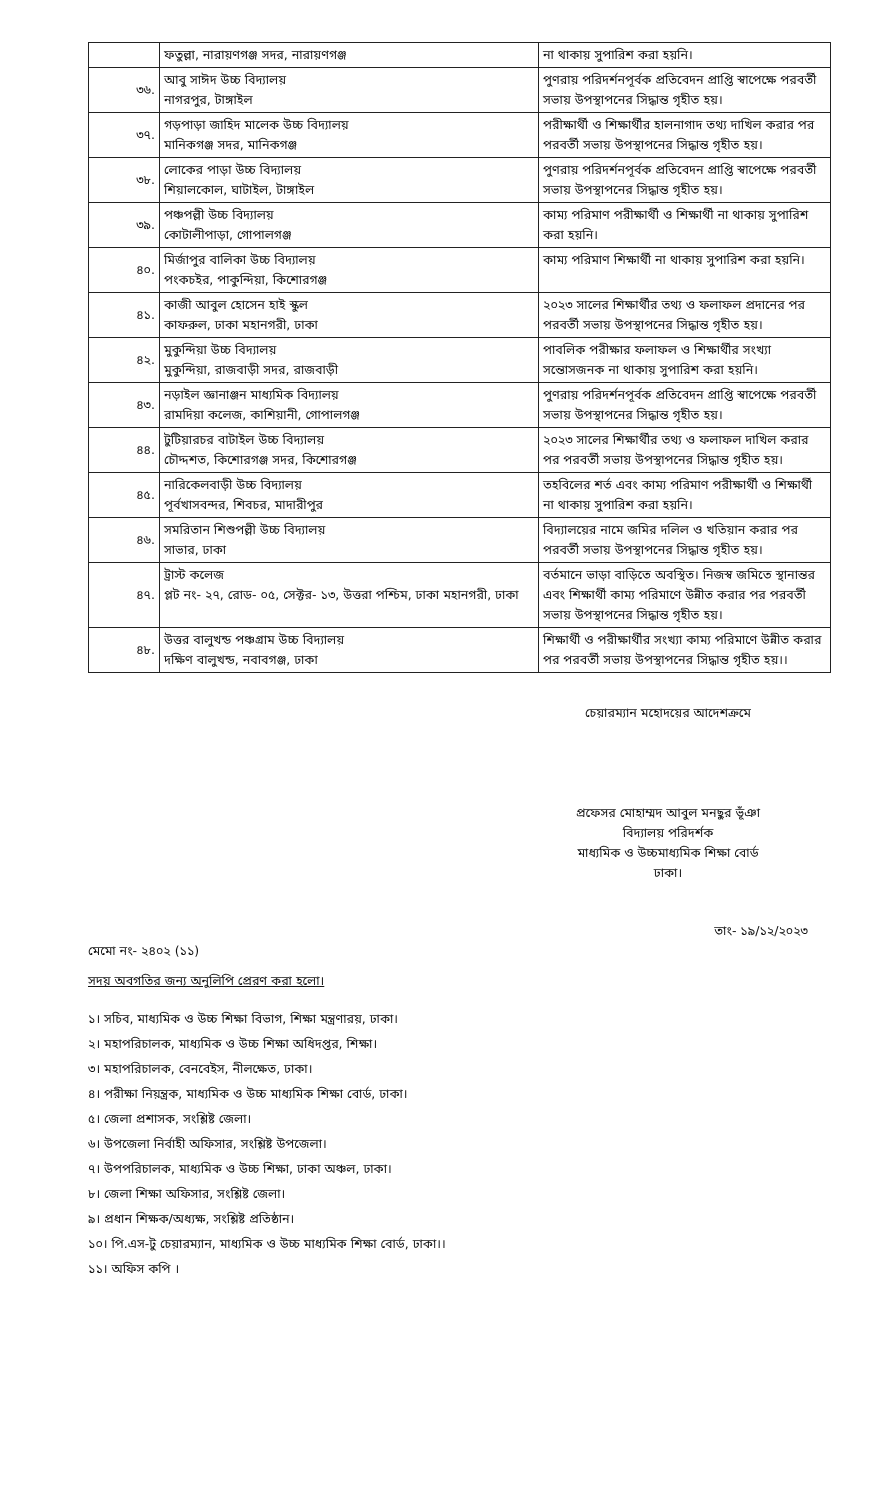| | ফতুল্লা, নারায়ণগঞ্জ সদর, নারায়ণগঞ্জ | না থাকায় সুপারিশ করা হয়নি। |
| ৩৬. | আবু সাঈদ উচ্চ বিদ্যালয় নাগরপুর, টাঙ্গাইল | পুণরায় পরিদর্শনপূর্বক প্রতিবেদন প্রাপ্তি স্বাপেক্ষে পরবর্তী সভায় উপস্থাপনের সিদ্ধান্ত গৃহীত হয়। |
| ৩৭. | গড়পাড়া জাহিদ মালেক উচ্চ বিদ্যালয় মানিকগঞ্জ সদর, মানিকগঞ্জ | পরীক্ষার্থী ও শিক্ষার্থীর হালনাগাদ তথ্য দাখিল করার পর পরবর্তী সভায় উপস্থাপনের সিদ্ধান্ত গৃহীত হয়। |
| ৩৮. | লোকের পাড়া উচ্চ বিদ্যালয় শিয়ালকোল, ঘাটাইল, টাঙ্গাইল | পুণরায় পরিদর্শনপূর্বক প্রতিবেদন প্রাপ্তি স্বাপেক্ষে পরবর্তী সভায় উপস্থাপনের সিদ্ধান্ত গৃহীত হয়। |
| ৩৯. | পঞ্চপল্লী উচ্চ বিদ্যালয় কোটালীপাড়া, গোপালগঞ্জ | কাম্য পরিমাণ পরীক্ষার্থী ও শিক্ষার্থী না থাকায় সুপারিশ করা হয়নি। |
| ৪০. | মির্জাপুর বালিকা উচ্চ বিদ্যালয় পংকচইর, পাকুন্দিয়া, কিশোরগঞ্জ | কাম্য পরিমাণ শিক্ষার্থী না থাকায় সুপারিশ করা হয়নি। |
| ৪১. | কাজী আবুল হোসেন হাই স্কুল কাফরুল, ঢাকা মহানগরী, ঢাকা | ২০২৩ সালের শিক্ষার্থীর তথ্য ও ফলাফল প্রদানের পর পরবর্তী সভায় উপস্থাপনের সিদ্ধান্ত গৃহীত হয়। |
| ৪২. | মুকুন্দিয়া উচ্চ বিদ্যালয় মুকুন্দিয়া, রাজবাড়ী সদর, রাজবাড়ী | পাবলিক পরীক্ষার ফলাফল ও শিক্ষার্থীর সংখ্যা সন্তোসজনক না থাকায় সুপারিশ করা হয়নি। |
| ৪৩. | নড়াইল জ্ঞানাঞ্জন মাধ্যমিক বিদ্যালয় রামদিয়া কলেজ, কাশিয়ানী, গোপালগঞ্জ | পুণরায় পরিদর্শনপূর্বক প্রতিবেদন প্রাপ্তি স্বাপেক্ষে পরবর্তী সভায় উপস্থাপনের সিদ্ধান্ত গৃহীত হয়। |
| ৪৪. | টুটিয়ারচর বাটাইল উচ্চ বিদ্যালয় চৌদ্দশত, কিশোরগঞ্জ সদর, কিশোরগঞ্জ | ২০২৩ সালের শিক্ষার্থীর তথ্য ও ফলাফল দাখিল করার পর পরবর্তী সভায় উপস্থাপনের সিদ্ধান্ত গৃহীত হয়। |
| ৪৫. | নারিকেলবাড়ী উচ্চ বিদ্যালয় পূর্বখাসবন্দর, শিবচর, মাদারীপুর | তহবিলের শর্ত এবং কাম্য পরিমাণ পরীক্ষার্থী ও শিক্ষার্থী না থাকায় সুপারিশ করা হয়নি। |
| ৪৬. | সমরিতান শিশুপল্লী উচ্চ বিদ্যালয় সাভার, ঢাকা | বিদ্যালয়ের নামে জমির দলিল ও খতিয়ান করার পর পরবর্তী সভায় উপস্থাপনের সিদ্ধান্ত গৃহীত হয়। |
| ৪৭. | ট্রাস্ট কলেজ প্লট নং- ২৭, রোড- ০৫, সেক্টর- ১৩, উত্তরা পশ্চিম, ঢাকা মহানগরী, ঢাকা | বর্তমানে ভাড়া বাড়িতে অবস্থিত। নিজস্ব জমিতে স্থানান্তর এবং শিক্ষার্থী কাম্য পরিমাণে উন্নীত করার পর পরবর্তী সভায় উপস্থাপনের সিদ্ধান্ত গৃহীত হয়। |
| ৪৮. | উত্তর বালুখন্ড পঞ্চগ্রাম উচ্চ বিদ্যালয় দক্ষিণ বালুখন্ড, নবাবগঞ্জ, ঢাকা | শিক্ষার্থী ও পরীক্ষার্থীর সংখ্যা কাম্য পরিমাণে উন্নীত করার পর পরবর্তী সভায় উপস্থাপনের সিদ্ধান্ত গৃহীত হয়।। |
চেয়ারম্যান মহোদয়ের আদেশক্রমে
প্রফেসর মোহাম্মদ আবুল মনছুর ভূঁঞা
বিদ্যালয় পরিদর্শক
মাধ্যমিক ও উচ্চমাধ্যমিক শিক্ষা বোর্ড
ঢাকা।
মেমো নং- ২৪০২ (১১) তাং- ১৯/১২/২০২৩
সদয় অবগতির জন্য অনুলিপি প্রেরণ করা হলো।
১। সচিব, মাধ্যমিক ও উচ্চ শিক্ষা বিভাগ, শিক্ষা মন্ত্রণারয়, ঢাকা।
২। মহাপরিচালক, মাধ্যমিক ও উচ্চ শিক্ষা অধিদপ্তর, শিক্ষা।
৩। মহাপরিচালক, বেনবেইস, নীলক্ষেত, ঢাকা।
৪। পরীক্ষা নিয়ন্ত্রক, মাধ্যমিক ও উচ্চ মাধ্যমিক শিক্ষা বোর্ড, ঢাকা।
৫। জেলা প্রশাসক, সংশ্লিষ্ট জেলা।
৬। উপজেলা নির্বাহী অফিসার, সংশ্লিষ্ট উপজেলা।
৭। উপপরিচালক, মাধ্যমিক ও উচ্চ শিক্ষা, ঢাকা অঞ্চল, ঢাকা।
৮। জেলা শিক্ষা অফিসার, সংশ্লিষ্ট জেলা।
৯। প্রধান শিক্ষক/অধ্যক্ষ, সংশ্লিষ্ট প্রতিষ্ঠান।
১০। পি.এস-টু চেয়ারম্যান, মাধ্যমিক ও উচ্চ মাধ্যমিক শিক্ষা বোর্ড, ঢাকা।।
১১। অফিস কপি ।